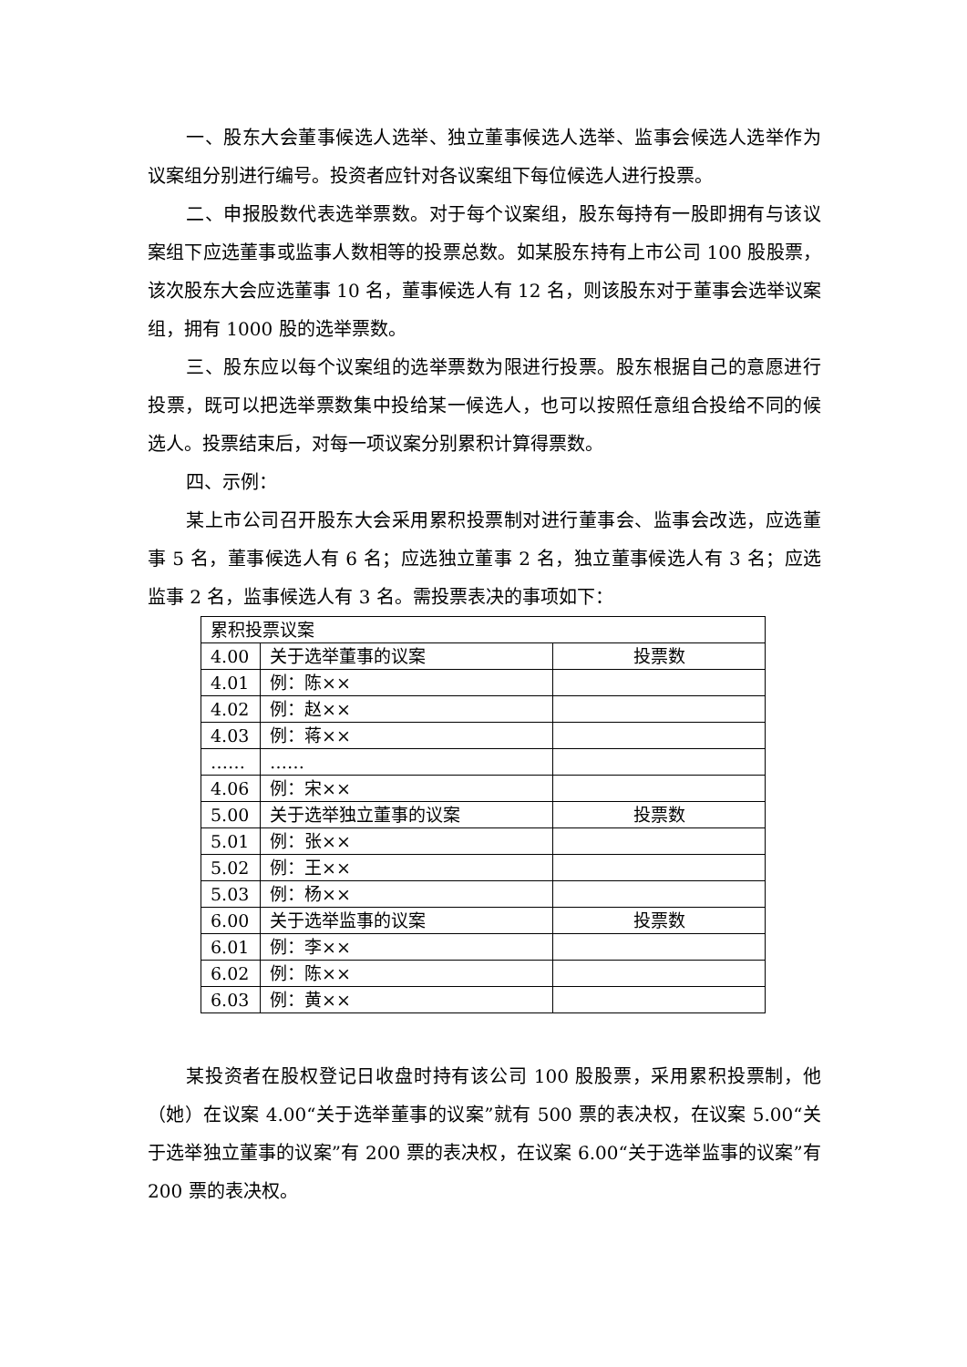一、股东大会董事候选人选举、独立董事候选人选举、监事会候选人选举作为议案组分别进行编号。投资者应针对各议案组下每位候选人进行投票。
二、申报股数代表选举票数。对于每个议案组，股东每持有一股即拥有与该议案组下应选董事或监事人数相等的投票总数。如某股东持有上市公司 100 股股票，该次股东大会应选董事 10 名，董事候选人有 12 名，则该股东对于董事会选举议案组，拥有 1000 股的选举票数。
三、股东应以每个议案组的选举票数为限进行投票。股东根据自己的意愿进行投票，既可以把选举票数集中投给某一候选人，也可以按照任意组合投给不同的候选人。投票结束后，对每一项议案分别累积计算得票数。
四、示例：
某上市公司召开股东大会采用累积投票制对进行董事会、监事会改选，应选董事 5 名，董事候选人有 6 名；应选独立董事 2 名，独立董事候选人有 3 名；应选监事 2 名，监事候选人有 3 名。需投票表决的事项如下：
| 累积投票议案 | | |
| 4.00 | 关于选举董事的议案 | 投票数 |
| 4.01 | 例：陈×× | |
| 4.02 | 例：赵×× | |
| 4.03 | 例：蒋×× | |
| …… | …… | |
| 4.06 | 例：宋×× | |
| 5.00 | 关于选举独立董事的议案 | 投票数 |
| 5.01 | 例：张×× | |
| 5.02 | 例：王×× | |
| 5.03 | 例：杨×× | |
| 6.00 | 关于选举监事的议案 | 投票数 |
| 6.01 | 例：李×× | |
| 6.02 | 例：陈×× | |
| 6.03 | 例：黄×× | |
某投资者在股权登记日收盘时持有该公司 100 股股票，采用累积投票制，他（她）在议案 4.00“关于选举董事的议案”就有 500 票的表决权，在议案 5.00“关于选举独立董事的议案”有 200 票的表决权，在议案 6.00“关于选举监事的议案”有 200 票的表决权。